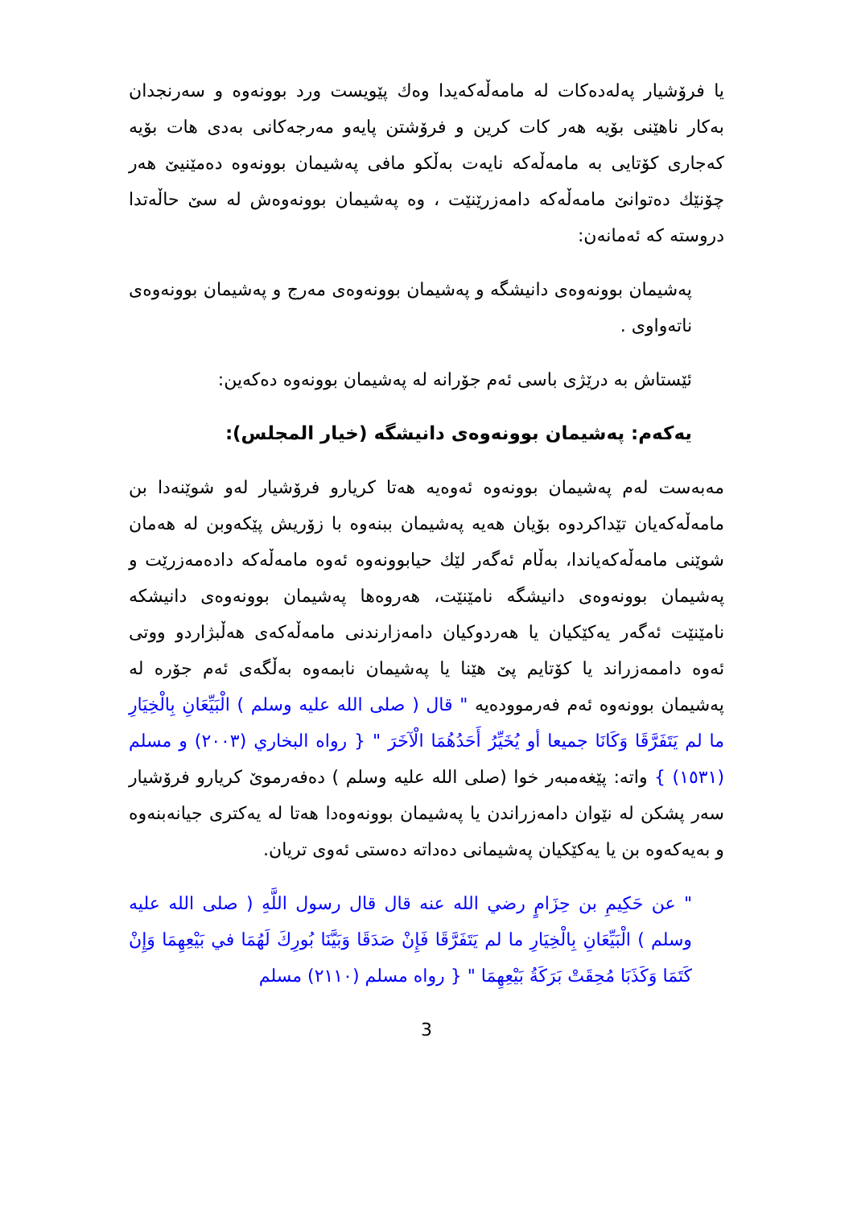یا فرۆشیار پەلەدەکات لە مامەڵەکەیدا وەك پێویست ورد بوونەوە و سەرنجدان بەکار ناهێنی بۆیە هەر کات کرین و فرۆشتن پایەو مەرجەکانی بەدی هات بۆیە کەجاری کۆتایی بە مامەڵەکە نایەت بەڵکو مافی پەشیمان بوونەوە دەمێنیێ هەر چۆنێك دەتوانێ مامەڵەکە دامەزرێنێت ، وە پەشیمان بوونەوەش لە سێ حاڵەتدا دروستە کە ئەمانەن:
پەشیمان بوونەوەی دانیشگە و پەشیمان بوونەوەی مەرج و پەشیمان بوونەوەی ناتەواوی .
ئێستاش بە درێژی باسی ئەم جۆرانە لە پەشیمان بوونەوە دەکەین:
یەکەم: پەشیمان بوونەوەی دانیشگە (خیار المجلس):
مەبەست لەم پەشیمان بوونەوە ئەوەیە هەتا کریارو فرۆشیار لەو شوێنەدا بن مامەڵەکەیان تێداکردوە بۆیان هەیە پەشیمان ببنەوە با زۆریش پێکەوبن لە هەمان شوێنی مامەڵەکەیاندا، بەڵام ئەگەر لێك حیابوونەوە ئەوە مامەڵەکە دادەمەزرێت و پەشیمان بوونەوەی دانیشگە نامێنێت، هەروەها پەشیمان بوونەوەی دانیشکە نامێنێت ئەگەر یەکێکیان یا هەردوکیان دامەزارندنی مامەڵەکەی هەڵبژاردو ووتی ئەوە داممەزراند یا کۆتایم پێ هێنا یا پەشیمان نابمەوە بەڵگەی ئەم جۆرە لە پەشیمان بوونەوە ئەم فەرموودەیە " قال ( صلى الله عليه وسلم ) الْبَيِّعَانِ بِالْخِيَارِ ما لم يَتَفَرَّقَا وَكَانَا جميعا أو يُخَيِّرُ أَحَدُهُمَا الْآخَرَ " { رواه البخاري (٢٠٠٣) و مسلم (١٥٣١) } واتە: پێغەمبەر خوا (صلى الله عليه وسلم ) دەفەرموێ کریارو فرۆشیار سەر پشکن لە نێوان دامەزراندن یا پەشیمان بوونەوەدا هەتا لە یەکتری جیانەبنەوە و بەیەکەوە بن یا یەکێکیان پەشیمانی دەداتە دەستی ئەوی تریان.
" عن حَكِيمِ بن حِزَامٍ رضي الله عنه قال قال رسول اللَّهِ ( صلى الله عليه وسلم ) الْبَيِّعَانِ بِالْخِيَارِ ما لم يَتَفَرَّقَا فَإِنْ صَدَقَا وَبَيَّنَا بُورِكَ لَهُمَا في بَيْعِهِمَا وَإِنْ كَتَمَا وَكَذَبَا مُحِقَتْ بَرَكَةُ بَيْعِهِمَا " { رواه مسلم (٢١١٠) مسلم
3